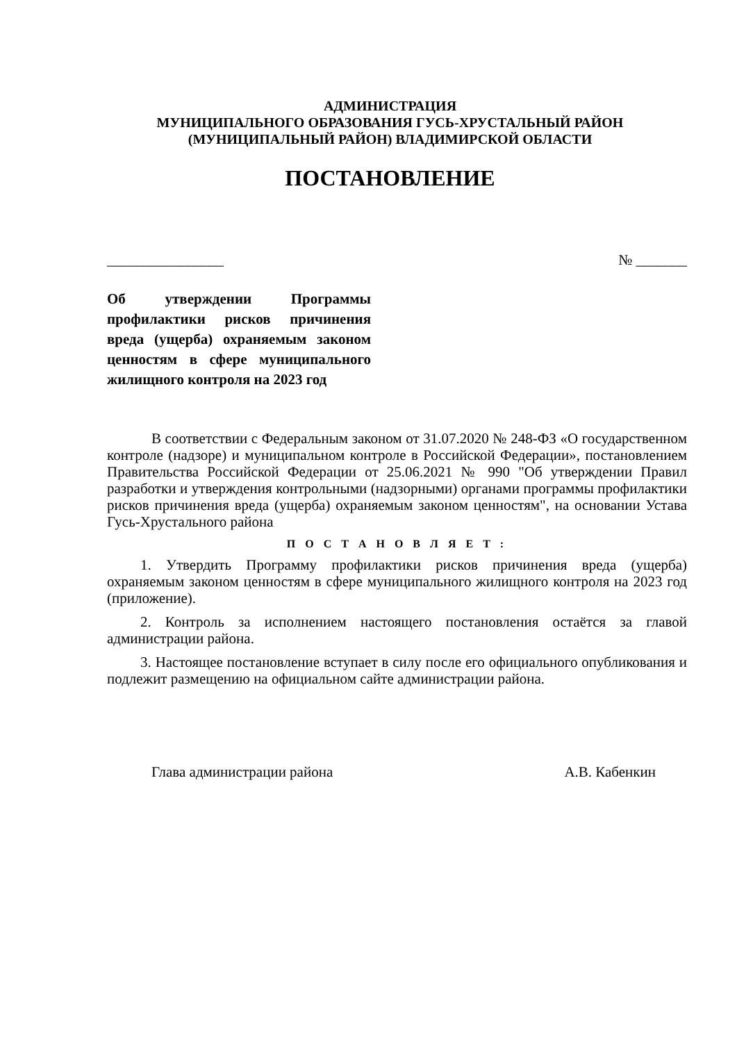АДМИНИСТРАЦИЯ
МУНИЦИПАЛЬНОГО ОБРАЗОВАНИЯ ГУСЬ-ХРУСТАЛЬНЫЙ РАЙОН
(МУНИЦИПАЛЬНЫЙ РАЙОН) ВЛАДИМИРСКОЙ ОБЛАСТИ
ПОСТАНОВЛЕНИЕ
________________ № _______
Об утверждении Программы профилактики рисков причинения вреда (ущерба) охраняемым законом ценностям в сфере муниципального жилищного контроля на 2023 год
В соответствии с Федеральным законом от 31.07.2020 № 248-ФЗ «О государственном контроле (надзоре) и муниципальном контроле в Российской Федерации», постановлением Правительства Российской Федерации от 25.06.2021 № 990 "Об утверждении Правил разработки и утверждения контрольными (надзорными) органами программы профилактики рисков причинения вреда (ущерба) охраняемым законом ценностям", на основании Устава Гусь-Хрустального района
П О С Т А Н О В Л Я Е Т :
1. Утвердить Программу профилактики рисков причинения вреда (ущерба) охраняемым законом ценностям в сфере муниципального жилищного контроля на 2023 год (приложение).
2. Контроль за исполнением настоящего постановления остаётся за главой администрации района.
3. Настоящее постановление вступает в силу после его официального опубликования и подлежит размещению на официальном сайте администрации района.
Глава администрации района А.В. Кабенкин